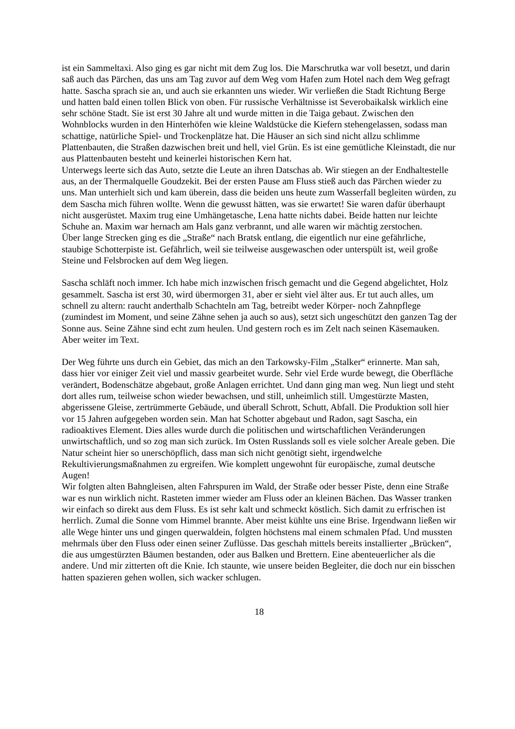ist ein Sammeltaxi. Also ging es gar nicht mit dem Zug los. Die Marschrutka war voll besetzt, und darin saß auch das Pärchen, das uns am Tag zuvor auf dem Weg vom Hafen zum Hotel nach dem Weg gefragt hatte. Sascha sprach sie an, und auch sie erkannten uns wieder. Wir verließen die Stadt Richtung Berge und hatten bald einen tollen Blick von oben. Für russische Verhältnisse ist Severobaikalsk wirklich eine sehr schöne Stadt. Sie ist erst 30 Jahre alt und wurde mitten in die Taiga gebaut. Zwischen den Wohnblocks wurden in den Hinterhöfen wie kleine Waldstücke die Kiefern stehengelassen, sodass man schattige, natürliche Spiel- und Trockenplätze hat. Die Häuser an sich sind nicht allzu schlimme Plattenbauten, die Straßen dazwischen breit und hell, viel Grün. Es ist eine gemütliche Kleinstadt, die nur aus Plattenbauten besteht und keinerlei historischen Kern hat.
Unterwegs leerte sich das Auto, setzte die Leute an ihren Datschas ab. Wir stiegen an der Endhaltestelle aus, an der Thermalquelle Goudzekit. Bei der ersten Pause am Fluss stieß auch das Pärchen wieder zu uns. Man unterhielt sich und kam überein, dass die beiden uns heute zum Wasserfall begleiten würden, zu dem Sascha mich führen wollte. Wenn die gewusst hätten, was sie erwartet! Sie waren dafür überhaupt nicht ausgerüstet. Maxim trug eine Umhängetasche, Lena hatte nichts dabei. Beide hatten nur leichte Schuhe an. Maxim war hernach am Hals ganz verbrannt, und alle waren wir mächtig zerstochen.
Über lange Strecken ging es die „Straße“ nach Bratsk entlang, die eigentlich nur eine gefährliche, staubige Schotterpiste ist. Gefährlich, weil sie teilweise ausgewaschen oder unterspült ist, weil große Steine und Felsbrocken auf dem Weg liegen.
Sascha schläft noch immer. Ich habe mich inzwischen frisch gemacht und die Gegend abgelichtet, Holz gesammelt. Sascha ist erst 30, wird übermorgen 31, aber er sieht viel älter aus. Er tut auch alles, um schnell zu altern: raucht anderthalb Schachteln am Tag, betreibt weder Körper- noch Zahnpflege (zumindest im Moment, und seine Zähne sehen ja auch so aus), setzt sich ungeschützt den ganzen Tag der Sonne aus. Seine Zähne sind echt zum heulen. Und gestern roch es im Zelt nach seinen Käsemauken.
Aber weiter im Text.
Der Weg führte uns durch ein Gebiet, das mich an den Tarkowsky-Film „Stalker“ erinnerte. Man sah, dass hier vor einiger Zeit viel und massiv gearbeitet wurde. Sehr viel Erde wurde bewegt, die Oberfläche verändert, Bodenschätze abgebaut, große Anlagen errichtet. Und dann ging man weg. Nun liegt und steht dort alles rum, teilweise schon wieder bewachsen, und still, unheimlich still. Umgestürzte Masten, abgerissene Gleise, zertrümmerte Gebäude, und überall Schrott, Schutt, Abfall. Die Produktion soll hier vor 15 Jahren aufgegeben worden sein. Man hat Schotter abgebaut und Radon, sagt Sascha, ein radioaktives Element. Dies alles wurde durch die politischen und wirtschaftlichen Veränderungen unwirtschaftlich, und so zog man sich zurück. Im Osten Russlands soll es viele solcher Areale geben. Die Natur scheint hier so unerschöpflich, dass man sich nicht genötigt sieht, irgendwelche Rekultivierungsmaßnahmen zu ergreifen. Wie komplett ungewohnt für europäische, zumal deutsche Augen!
Wir folgten alten Bahngleisen, alten Fahrspuren im Wald, der Straße oder besser Piste, denn eine Straße war es nun wirklich nicht. Rasteten immer wieder am Fluss oder an kleinen Bächen. Das Wasser tranken wir einfach so direkt aus dem Fluss. Es ist sehr kalt und schmeckt köstlich. Sich damit zu erfrischen ist herrlich. Zumal die Sonne vom Himmel brannte. Aber meist kühlte uns eine Brise. Irgendwann ließen wir alle Wege hinter uns und gingen querwaldein, folgten höchstens mal einem schmalen Pfad. Und mussten mehrmals über den Fluss oder einen seiner Zuflüsse. Das geschah mittels bereits installierter „Brücken“, die aus umgestürzten Bäumen bestanden, oder aus Balken und Brettern. Eine abenteuerlicher als die andere. Und mir zitterten oft die Knie. Ich staunte, wie unsere beiden Begleiter, die doch nur ein bisschen hatten spazieren gehen wollen, sich wacker schlugen.
18